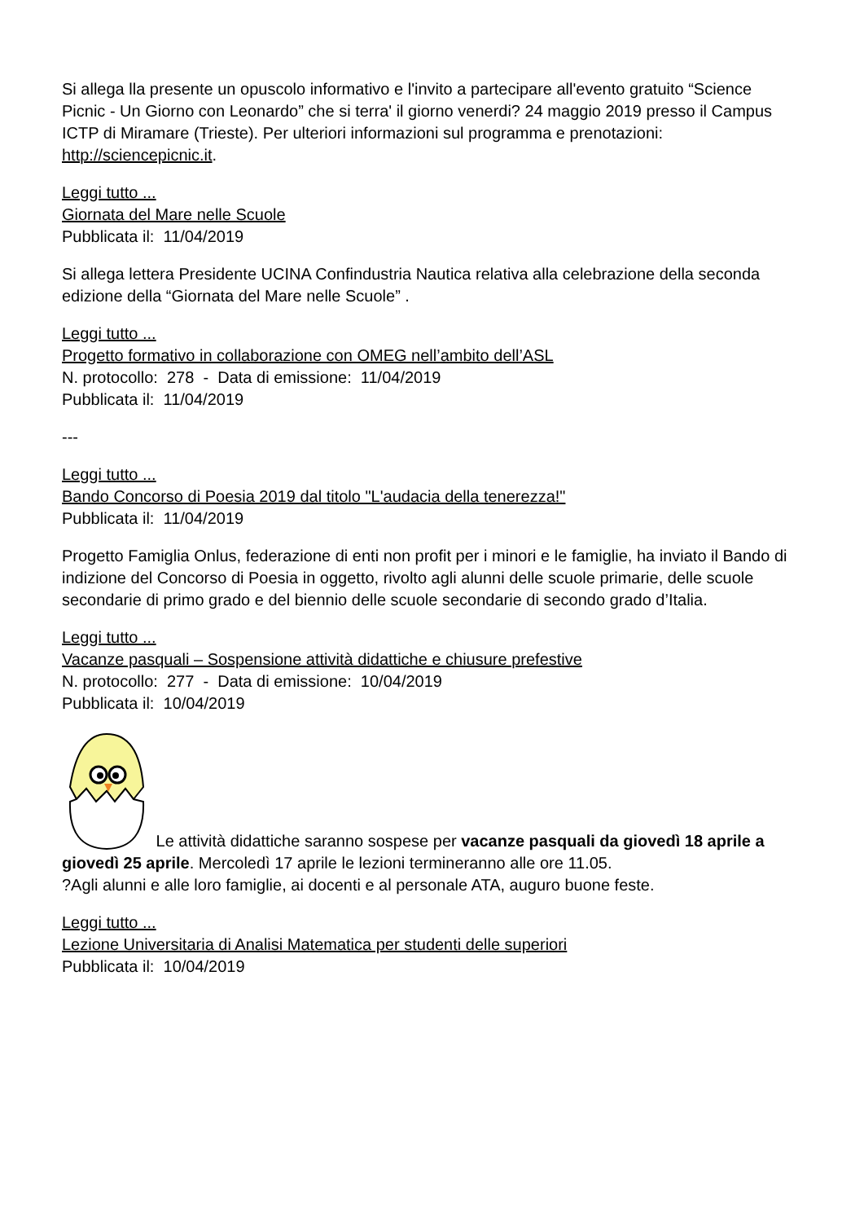Si allega lla presente un opuscolo informativo e l'invito a partecipare all'evento gratuito “Science Picnic - Un Giorno con Leonardo” che si terra' il giorno venerdi? 24 maggio 2019 presso il Campus ICTP di Miramare (Trieste). Per ulteriori informazioni sul programma e prenotazioni: http://sciencepicnic.it.
Leggi tutto ...
Giornata del Mare nelle Scuole
Pubblicata il: 11/04/2019
Si allega lettera Presidente UCINA Confindustria Nautica relativa alla celebrazione della seconda edizione della “Giornata del Mare nelle Scuole” .
Leggi tutto ...
Progetto formativo in collaborazione con OMEG nell’ambito dell’ASL
N. protocollo: 278 - Data di emissione: 11/04/2019
Pubblicata il: 11/04/2019
---
Leggi tutto ...
Bando Concorso di Poesia 2019 dal titolo "L'audacia della tenerezza!"
Pubblicata il: 11/04/2019
Progetto Famiglia Onlus, federazione di enti non profit per i minori e le famiglie, ha inviato il Bando di indizione del Concorso di Poesia in oggetto, rivolto agli alunni delle scuole primarie, delle scuole secondarie di primo grado e del biennio delle scuole secondarie di secondo grado d’Italia.
Leggi tutto ...
Vacanze pasquali – Sospensione attività didattiche e chiusure prefestive
N. protocollo: 277 - Data di emissione: 10/04/2019
Pubblicata il: 10/04/2019
Le attività didattiche saranno sospese per vacanze pasquali da giovedì 18 aprile a giovedì 25 aprile. Mercoledì 17 aprile le lezioni termineranno alle ore 11.05.
?Agli alunni e alle loro famiglie, ai docenti e al personale ATA, auguro buone feste.
Leggi tutto ...
Lezione Universitaria di Analisi Matematica per studenti delle superiori
Pubblicata il: 10/04/2019